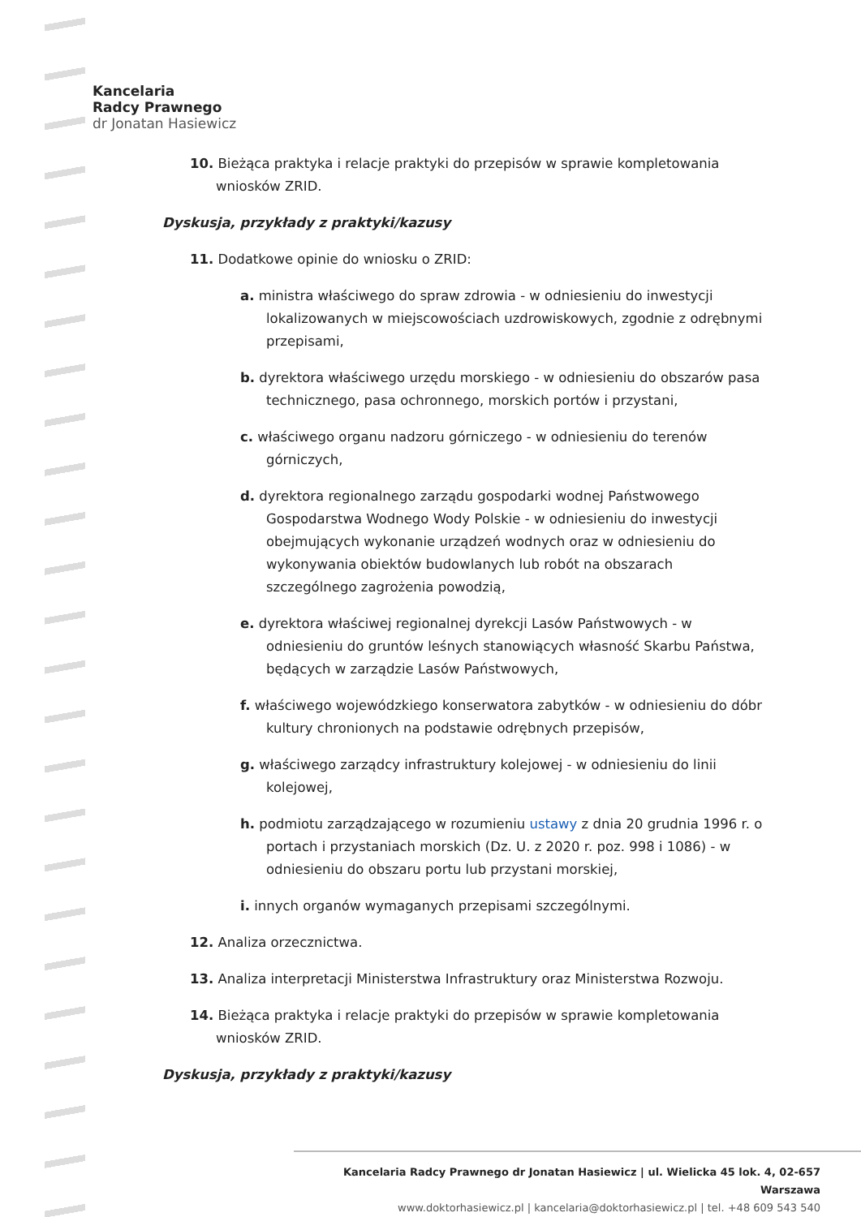Kancelaria
Radcy Prawnego
dr Jonatan Hasiewicz
10. Bieżąca praktyka i relacje praktyki do przepisów w sprawie kompletowania wniosków ZRID.
Dyskusja, przykłady z praktyki/kazusy
11. Dodatkowe opinie do wniosku o ZRID:
a. ministra właściwego do spraw zdrowia - w odniesieniu do inwestycji lokalizowanych w miejscowościach uzdrowiskowych, zgodnie z odrębnymi przepisami,
b. dyrektora właściwego urzędu morskiego - w odniesieniu do obszarów pasa technicznego, pasa ochronnego, morskich portów i przystani,
c. właściwego organu nadzoru górniczego - w odniesieniu do terenów górniczych,
d. dyrektora regionalnego zarządu gospodarki wodnej Państwowego Gospodarstwa Wodnego Wody Polskie - w odniesieniu do inwestycji obejmujących wykonanie urządzeń wodnych oraz w odniesieniu do wykonywania obiektów budowlanych lub robót na obszarach szczególnego zagrożenia powodzią,
e. dyrektora właściwej regionalnej dyrekcji Lasów Państwowych - w odniesieniu do gruntów leśnych stanowiących własność Skarbu Państwa, będących w zarządzie Lasów Państwowych,
f. właściwego wojewódzkiego konserwatora zabytków - w odniesieniu do dóbr kultury chronionych na podstawie odrębnych przepisów,
g. właściwego zarządcy infrastruktury kolejowej - w odniesieniu do linii kolejowej,
h. podmiotu zarządzającego w rozumieniu ustawy z dnia 20 grudnia 1996 r. o portach i przystaniach morskich (Dz. U. z 2020 r. poz. 998 i 1086) - w odniesieniu do obszaru portu lub przystani morskiej,
i. innych organów wymaganych przepisami szczególnymi.
12. Analiza orzecznictwa.
13. Analiza interpretacji Ministerstwa Infrastruktury oraz Ministerstwa Rozwoju.
14. Bieżąca praktyka i relacje praktyki do przepisów w sprawie kompletowania wniosków ZRID.
Dyskusja, przykłady z praktyki/kazusy
Kancelaria Radcy Prawnego dr Jonatan Hasiewicz | ul. Wielicka 45 lok. 4, 02-657 Warszawa
www.doktorhasiewicz.pl | kancelaria@doktorhasiewicz.pl | tel. +48 609 543 540